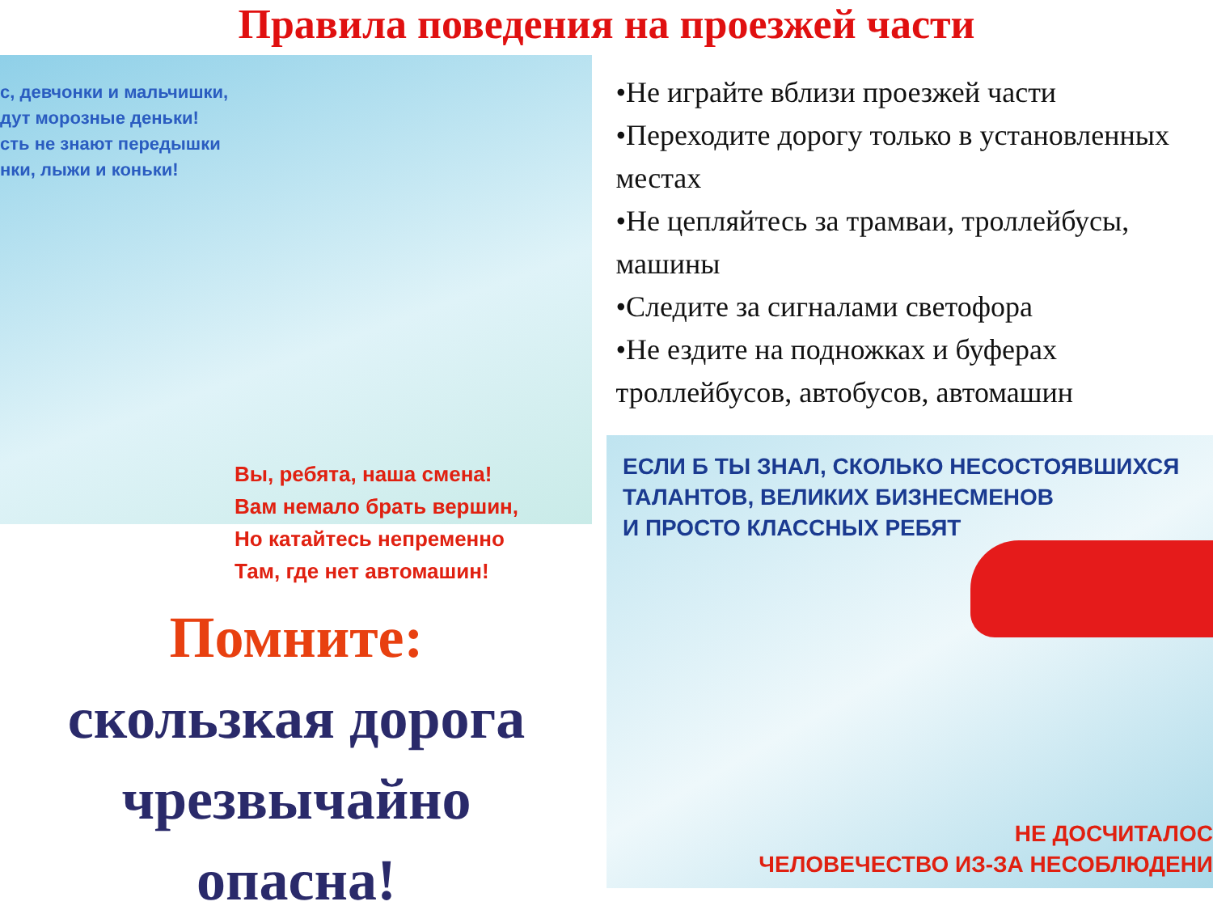Правила поведения на проезжей части
с, девчонки и мальчишки,
дут морозные деньки!
сть не знают передышки
нки, лыжи и коньки!
Вы, ребята, наша смена!
Вам немало брать вершин,
Но катайтесь непременно
Там, где нет автомашин!
•Не играйте вблизи проезжей части
•Переходите дорогу только в установленных местах
•Не цепляйтесь за трамваи, троллейбусы, машины
•Следите за сигналами светофора
•Не ездите на подножках и буферах троллейбусов, автобусов, автомашин
Помните:
скользкая дорога
чрезвычайно
опасна!
ЕСЛИ Б ТЫ ЗНАЛ, СКОЛЬКО НЕСОСТОЯВШИХСЯ
ТАЛАНТОВ, ВЕЛИКИХ БИЗНЕСМЕНОВ
И ПРОСТО КЛАССНЫХ РЕБЯТ
НЕ ДОСЧИТАЛОС
ЧЕЛОВЕЧЕСТВО ИЗ-ЗА НЕСОБЛЮДЕНИ